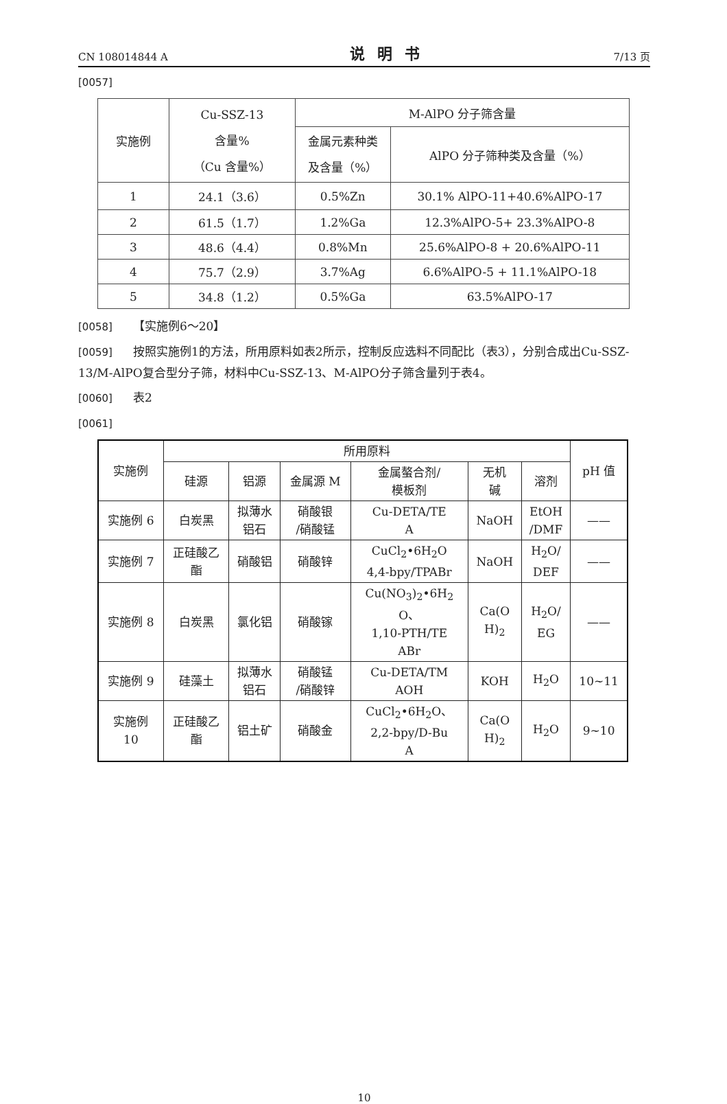CN 108014844 A 说明书 7/13 页
[0057]
| 实施例 | Cu-SSZ-13 含量% （Cu 含量%） | M-AlPO 分子筛含量 | |
| --- | --- | --- | --- |
| | | 金属元素种类 及含量（%） | AlPO 分子筛种类及含量（%） |
| 1 | 24.1（3.6） | 0.5%Zn | 30.1% AlPO-11+40.6%AlPO-17 |
| 2 | 61.5（1.7） | 1.2%Ga | 12.3%AlPO-5+ 23.3%AlPO-8 |
| 3 | 48.6（4.4） | 0.8%Mn | 25.6%AlPO-8 + 20.6%AlPO-11 |
| 4 | 75.7（2.9） | 3.7%Ag | 6.6%AlPO-5 + 11.1%AlPO-18 |
| 5 | 34.8（1.2） | 0.5%Ga | 63.5%AlPO-17 |
[0058] 【实施例6～20】
[0059] 按照实施例1的方法，所用原料如表2所示，控制反应选料不同配比（表3），分别合成出Cu-SSZ-13/M-AlPO复合型分子筛，材料中Cu-SSZ-13、M-AlPO分子筛含量列于表4。
[0060] 表2
[0061]
| 实施例 | 所用原料 | | | | | | pH 值 |
| --- | --- | --- | --- | --- | --- | --- | --- |
| | 硅源 | 铝源 | 金属源 M | 金属螯合剂/ 模板剂 | 无机 碱 | 溶剂 | |
| 实施例 6 | 白炭黑 | 拟薄水 铝石 | 硝酸银 /硝酸锰 | Cu-DETA/TE A | NaOH | EtOH /DMF | —— |
| 实施例 7 | 正硅酸乙 酯 | 硝酸铝 | 硝酸锌 | CuCl<sub>2</sub>•6H<sub>2</sub>O 4,4-bpy/TPABr | NaOH | H<sub>2</sub>O/ DEF | —— |
| 实施例 8 | 白炭黑 | 氯化铝 | 硝酸镓 | Cu(NO<sub>3</sub>)<sub>2</sub>•6H<sub>2</sub> O、 1,10-PTH/TE ABr | Ca(O H)<sub>2</sub> | H<sub>2</sub>O/ EG | —— |
| 实施例 9 | 硅藻土 | 拟薄水 铝石 | 硝酸锰 /硝酸锌 | Cu-DETA/TM AOH | KOH | H<sub>2</sub>O | 10~11 |
| 实施例 10 | 正硅酸乙 酯 | 铝土矿 | 硝酸金 | CuCl<sub>2</sub>•6H<sub>2</sub>O、 2,2-bpy/D-Bu A | Ca(O H)<sub>2</sub> | H<sub>2</sub>O | 9~10 |
10